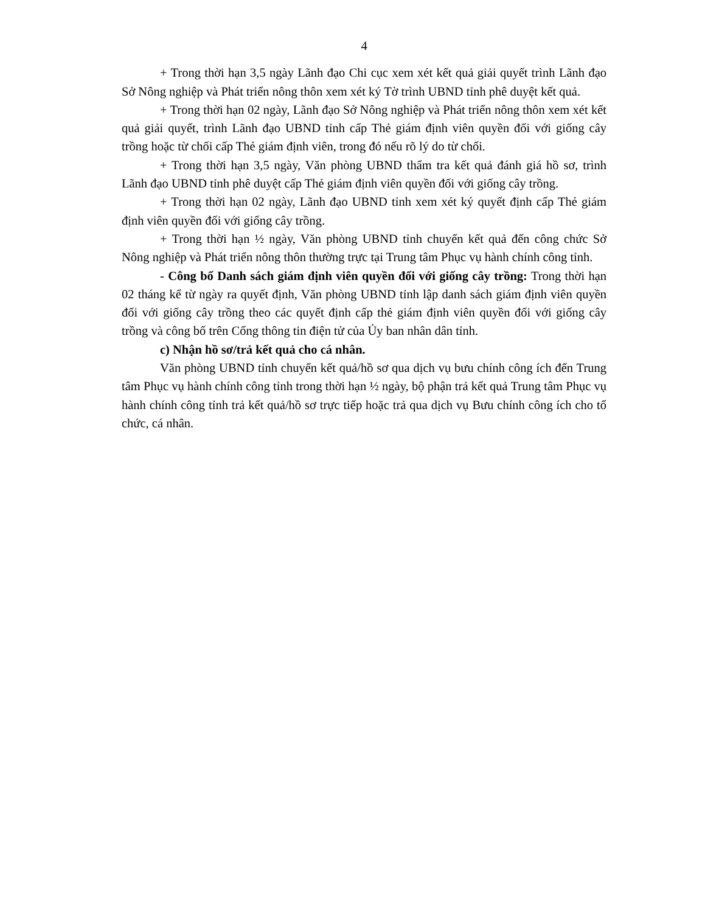4
+ Trong thời hạn 3,5 ngày Lãnh đạo Chi cục xem xét kết quả giải quyết trình Lãnh đạo Sở Nông nghiệp và Phát triển nông thôn xem xét ký Tờ trình UBND tỉnh phê duyệt kết quả.
+ Trong thời hạn 02 ngày, Lãnh đạo Sở Nông nghiệp và Phát triển nông thôn xem xét kết quả giải quyết, trình Lãnh đạo UBND tỉnh cấp Thẻ giám định viên quyền đối với giống cây trồng hoặc từ chối cấp Thẻ giám định viên, trong đó nếu rõ lý do từ chối.
+ Trong thời hạn 3,5 ngày, Văn phòng UBND thẩm tra kết quả đánh giá hồ sơ, trình Lãnh đạo UBND tỉnh phê duyệt cấp Thẻ giám định viên quyền đối với giống cây trồng.
+ Trong thời hạn 02 ngày, Lãnh đạo UBND tỉnh xem xét ký quyết định cấp Thẻ giám định viên quyền đối với giống cây trồng.
+ Trong thời hạn ½ ngày, Văn phòng UBND tỉnh chuyển kết quả đến công chức Sở Nông nghiệp và Phát triển nông thôn thường trực tại Trung tâm Phục vụ hành chính công tỉnh.
- Công bố Danh sách giám định viên quyền đối với giống cây trồng: Trong thời hạn 02 tháng kể từ ngày ra quyết định, Văn phòng UBND tỉnh lập danh sách giám định viên quyền đối với giống cây trồng theo các quyết định cấp thẻ giám định viên quyền đối với giống cây trồng và công bố trên Cổng thông tin điện tử của Ủy ban nhân dân tỉnh.
c) Nhận hồ sơ/trả kết quả cho cá nhân.
Văn phòng UBND tỉnh chuyển kết quả/hồ sơ qua dịch vụ bưu chính công ích đến Trung tâm Phục vụ hành chính công tỉnh trong thời hạn ½ ngày, bộ phận trả kết quả Trung tâm Phục vụ hành chính công tỉnh trả kết quả/hồ sơ trực tiếp hoặc trả qua dịch vụ Bưu chính công ích cho tổ chức, cá nhân.